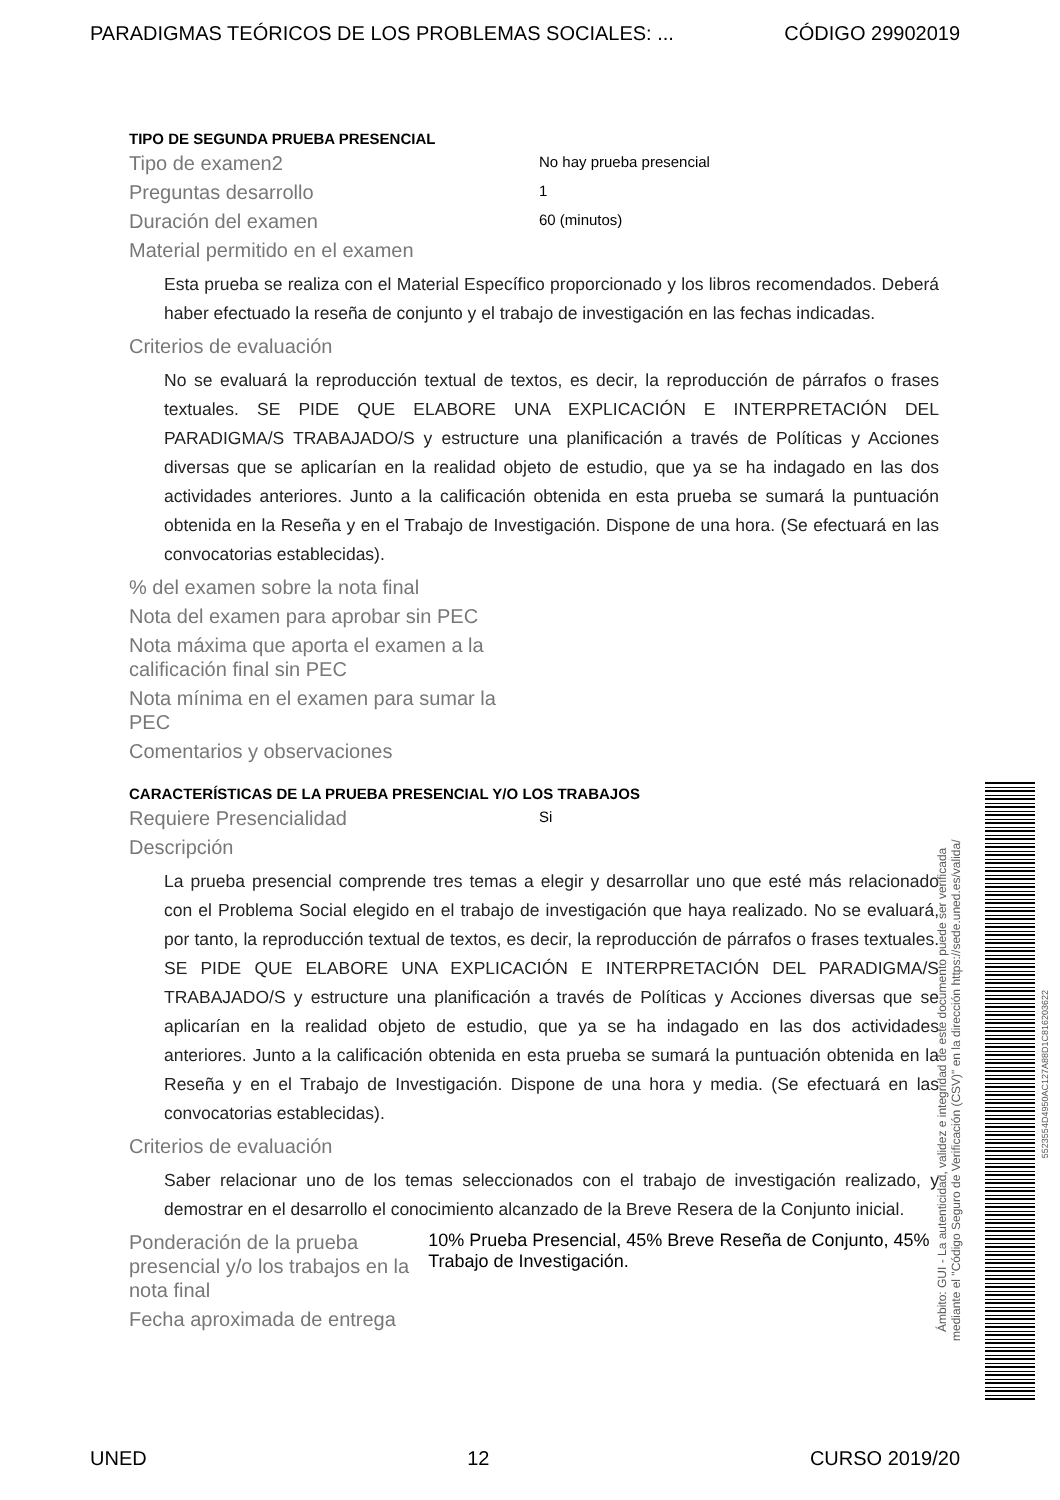PARADIGMAS TEÓRICOS DE LOS PROBLEMAS SOCIALES: ... CÓDIGO 29902019
TIPO DE SEGUNDA PRUEBA PRESENCIAL
Tipo de examen2
No hay prueba presencial
Preguntas desarrollo
1
Duración del examen
60 (minutos)
Material permitido en el examen
Esta prueba se realiza con el Material Específico proporcionado y los libros recomendados. Deberá haber efectuado la reseña de conjunto y el trabajo de investigación en las fechas indicadas.
Criterios de evaluación
No se evaluará la reproducción textual de textos, es decir, la reproducción de párrafos o frases textuales. SE PIDE QUE ELABORE UNA EXPLICACIÓN E INTERPRETACIÓN DEL PARADIGMA/S TRABAJADO/S y estructure una planificación a través de Políticas y Acciones diversas que se aplicarían en la realidad objeto de estudio, que ya se ha indagado en las dos actividades anteriores. Junto a la calificación obtenida en esta prueba se sumará la puntuación obtenida en la Reseña y en el Trabajo de Investigación. Dispone de una hora. (Se efectuará en las convocatorias establecidas).
% del examen sobre la nota final
Nota del examen para aprobar sin PEC
Nota máxima que aporta el examen a la calificación final sin PEC
Nota mínima en el examen para sumar la PEC
Comentarios y observaciones
CARACTERÍSTICAS DE LA PRUEBA PRESENCIAL Y/O LOS TRABAJOS
Requiere Presencialidad
Si
Descripción
La prueba presencial comprende tres temas a elegir y desarrollar uno que esté más relacionado con el Problema Social elegido en el trabajo de investigación que haya realizado. No se evaluará, por tanto, la reproducción textual de textos, es decir, la reproducción de párrafos o frases textuales. SE PIDE QUE ELABORE UNA EXPLICACIÓN E INTERPRETACIÓN DEL PARADIGMA/S TRABAJADO/S y estructure una planificación a través de Políticas y Acciones diversas que se aplicarían en la realidad objeto de estudio, que ya se ha indagado en las dos actividades anteriores. Junto a la calificación obtenida en esta prueba se sumará la puntuación obtenida en la Reseña y en el Trabajo de Investigación. Dispone de una hora y media. (Se efectuará en las convocatorias establecidas).
Criterios de evaluación
Saber relacionar uno de los temas seleccionados con el trabajo de investigación realizado, y demostrar en el desarrollo el conocimiento alcanzado de la Breve Resera de la Conjunto inicial.
Ponderación de la prueba presencial y/o los trabajos en la nota final
10% Prueba Presencial, 45% Breve Reseña de Conjunto, 45% Trabajo de Investigación.
Fecha aproximada de entrega
Ámbito: GUI - La autenticidad, validez e integridad de este documento puede ser verificada
mediante el "Código Seguro de Verificación (CSV)" en la dirección https://sede.uned.es/valida/
5523554D4950AC127A88D1C816203622
UNED 12 CURSO 2019/20